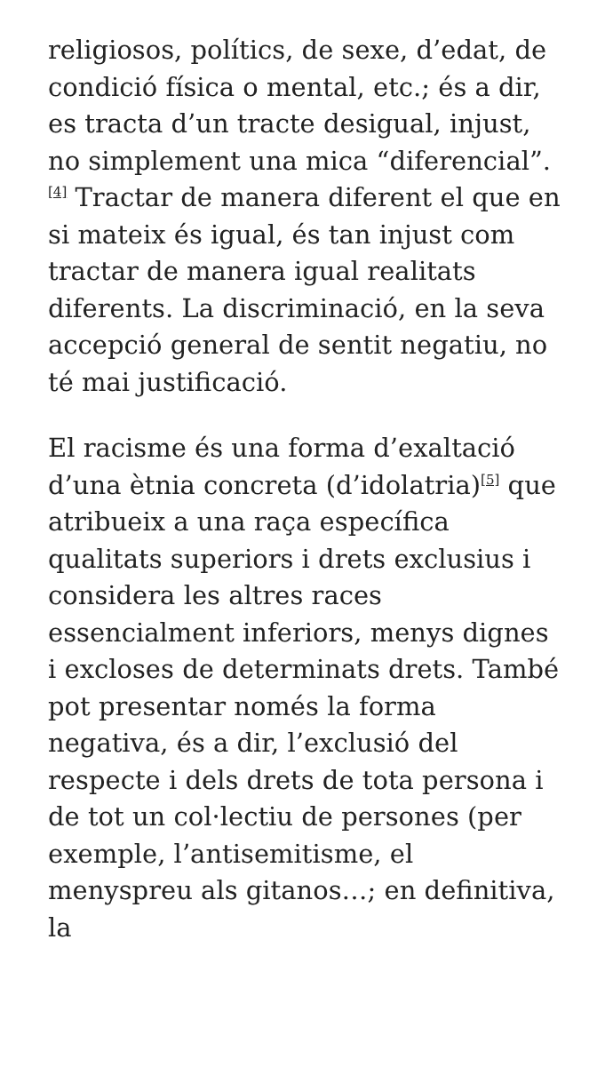religiosos, polítics, de sexe, d’edat, de condició física o mental, etc.; és a dir, es tracta d’un tracte desigual, injust, no simplement una mica “diferencial”.<sup>[4]</sup> Tractar de manera diferent el que en si mateix és igual, és tan injust com tractar de manera igual realitats diferents. La discriminació, en la seva accepció general de sentit negatiu, no té mai justificació.
El racisme és una forma d’exaltació d’una ètnia concreta (d’idolatria)<sup>[5]</sup> que atribueix a una raça específica qualitats superiors i drets exclusius i considera les altres races essencialment inferiors, menys dignes i excloses de determinats drets. També pot presentar només la forma negativa, és a dir, l’exclusió del respecte i dels drets de tota persona i de tot un col·lectiu de persones (per exemple, l’antisemitisme, el menyspreu als gitanos…; en definitiva, la